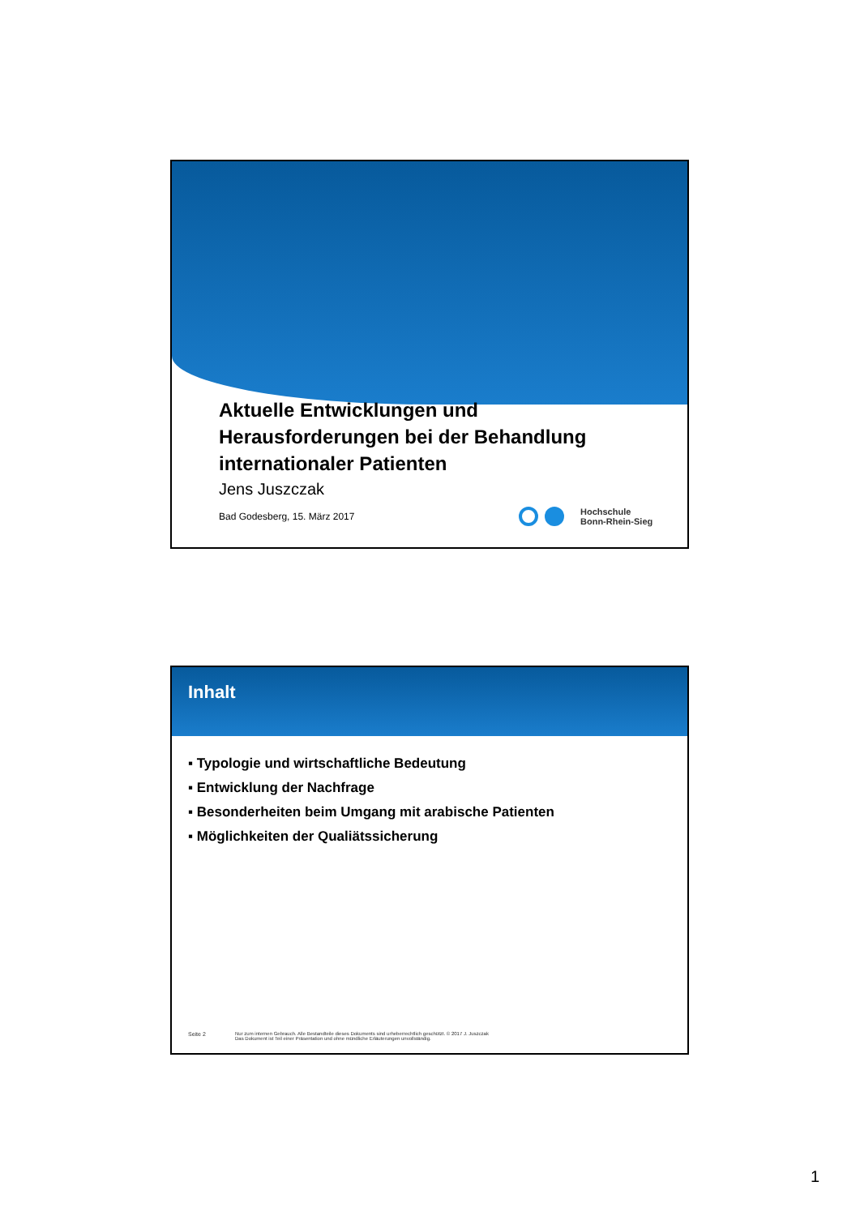Aktuelle Entwicklungen und
Herausforderungen bei der Behandlung
internationaler Patienten
Jens Juszczak
Bad Godesberg, 15. März 2017
Hochschule
Bonn-Rhein-Sieg
Inhalt
▪ Typologie und wirtschaftliche Bedeutung
▪ Entwicklung der Nachfrage
▪ Besonderheiten beim Umgang mit arabische Patienten
▪ Möglichkeiten der Qualiätssicherung
Seite 2
Nur zum internen Gebrauch. Alle Bestandteile dieses Dokuments sind urheberrechtlich geschützt. © 2017 J. Juszczak
Das Dokument ist Teil einer Präsentation und ohne mündliche Erläuterungen unvollständig.
1